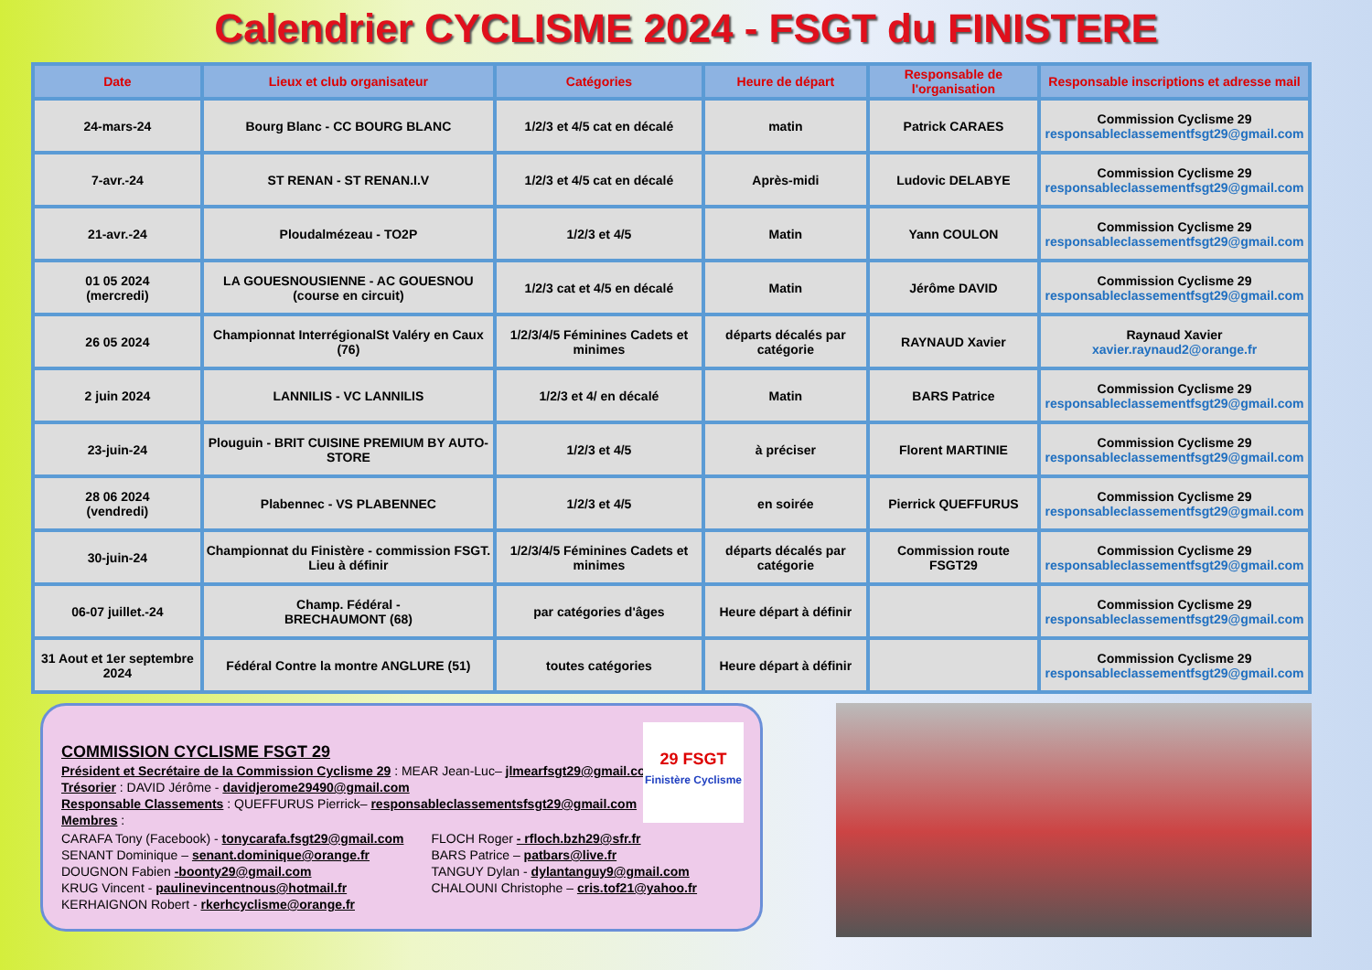Calendrier CYCLISME 2024 - FSGT du FINISTERE
| Date | Lieux et club organisateur | Catégories | Heure de départ | Responsable de l'organisation | Responsable inscriptions et adresse mail |
| --- | --- | --- | --- | --- | --- |
| 24-mars-24 | Bourg Blanc - CC BOURG BLANC | 1/2/3 et 4/5 cat en décalé | matin | Patrick CARAES | Commission Cyclisme 29 responsableclassementfsgt29@gmail.com |
| 7-avr.-24 | ST RENAN - ST RENAN.I.V | 1/2/3 et 4/5 cat en décalé | Après-midi | Ludovic DELABYE | Commission Cyclisme 29 responsableclassementfsgt29@gmail.com |
| 21-avr.-24 | Ploudalmézeau - TO2P | 1/2/3 et 4/5 | Matin | Yann COULON | Commission Cyclisme 29 responsableclassementfsgt29@gmail.com |
| 01 05 2024 (mercredi) | LA GOUESNOUSIENNE - AC GOUESNOU (course en circuit) | 1/2/3 cat et 4/5 en décalé | Matin | Jérôme DAVID | Commission Cyclisme 29 responsableclassementfsgt29@gmail.com |
| 26 05 2024 | Championnat InterrégionalSt Valéry en Caux (76) | 1/2/3/4/5 Féminines Cadets et minimes | départs décalés par catégorie | RAYNAUD Xavier | Raynaud Xavier xavier.raynaud2@orange.fr |
| 2 juin 2024 | LANNILIS - VC LANNILIS | 1/2/3 et 4/ en décalé | Matin | BARS Patrice | Commission Cyclisme 29 responsableclassementfsgt29@gmail.com |
| 23-juin-24 | Plouguin - BRIT CUISINE PREMIUM BY AUTO-STORE | 1/2/3 et 4/5 | à préciser | Florent MARTINIE | Commission Cyclisme 29 responsableclassementfsgt29@gmail.com |
| 28 06 2024 (vendredi) | Plabennec - VS PLABENNEC | 1/2/3 et 4/5 | en soirée | Pierrick QUEFFURUS | Commission Cyclisme 29 responsableclassementfsgt29@gmail.com |
| 30-juin-24 | Championnat du Finistère - commission FSGT. Lieu à définir | 1/2/3/4/5 Féminines Cadets et minimes | départs décalés par catégorie | Commission route FSGT29 | Commission Cyclisme 29 responsableclassementfsgt29@gmail.com |
| 06-07 juillet.-24 | Champ. Fédéral - BRECHAUMONT (68) | par catégories d'âges | Heure départ à définir | | Commission Cyclisme 29 responsableclassementfsgt29@gmail.com |
| 31 Aout et 1er septembre 2024 | Fédéral Contre la montre ANGLURE (51) | toutes catégories | Heure départ à définir | | Commission Cyclisme 29 responsableclassementfsgt29@gmail.com |
29 FSGT
Finistère Cyclisme
COMMISSION CYCLISME FSGT 29
Président et Secrétaire de la Commission Cyclisme 29 : MEAR Jean-Luc– jlmearfsgt29@gmail.com
Trésorier : DAVID Jérôme - davidjerome29490@gmail.com
Responsable Classements : QUEFFURUS Pierrick– responsableclassementsfsgt29@gmail.com
Membres :
CARAFA Tony (Facebook) - tonycarafa.fsgt29@gmail.com
SENANT Dominique – senant.dominique@orange.fr
DOUGNON Fabien -boonty29@gmail.com
KRUG Vincent - paulinevincentnous@hotmail.fr
KERHAIGNON Robert - rkerhcyclisme@orange.fr
FLOCH Roger - rfloch.bzh29@sfr.fr
BARS Patrice – patbars@live.fr
TANGUY Dylan - dylantanguy9@gmail.com
CHALOUNI Christophe – cris.tof21@yahoo.fr